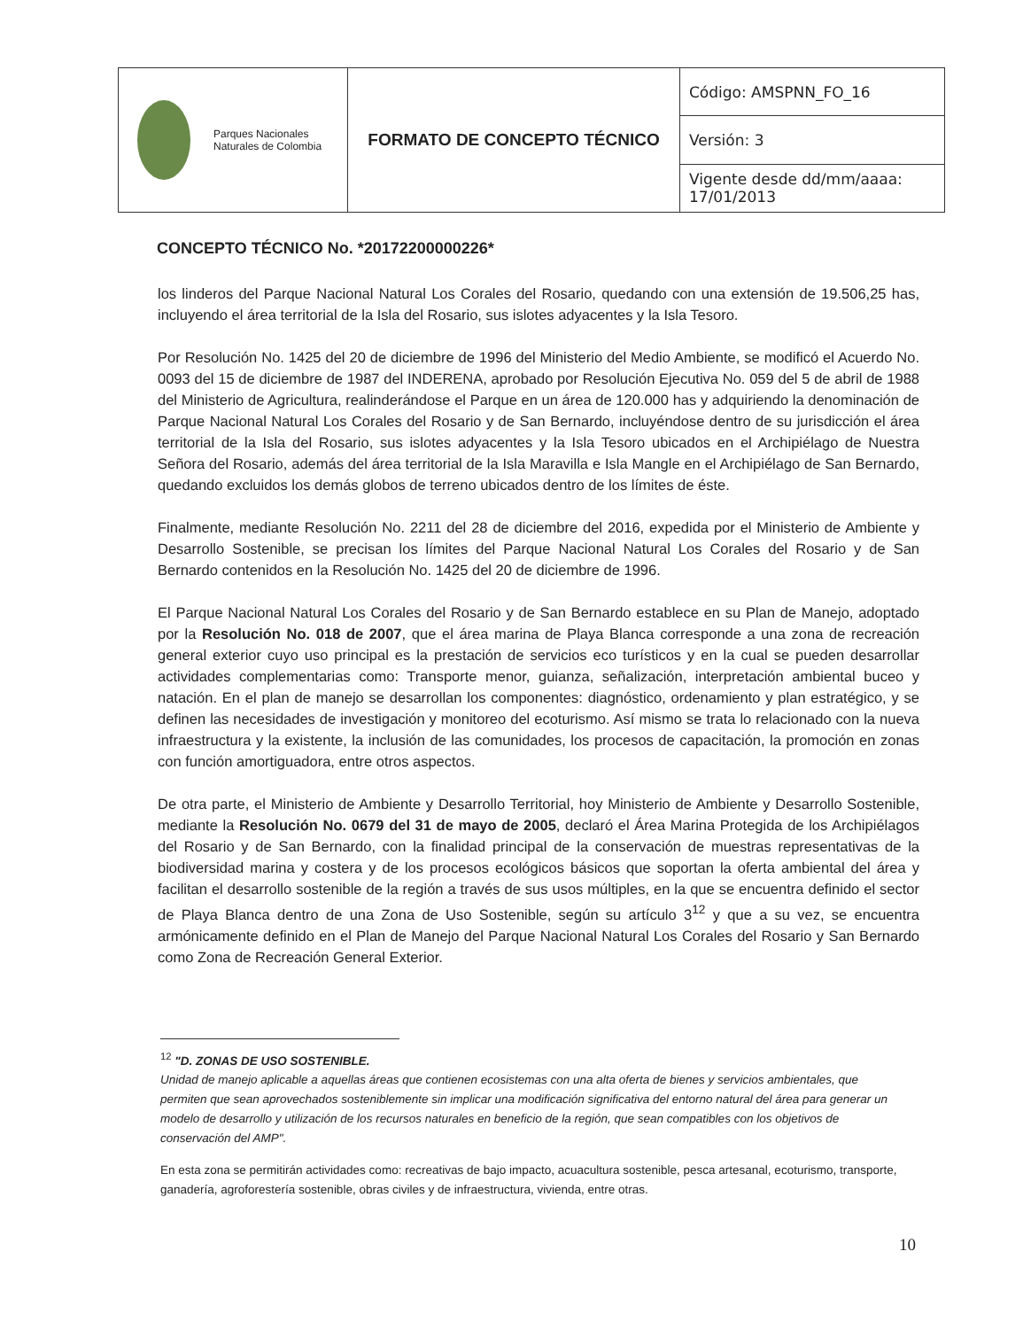| Parques Nacionales Naturales de Colombia | FORMATO DE CONCEPTO TÉCNICO | Código: AMSPNN_FO_16 |
| | | Versión: 3 |
| | | Vigente desde dd/mm/aaaa: 17/01/2013 |
CONCEPTO TÉCNICO No. *20172200000226*
los linderos del Parque Nacional Natural Los Corales del Rosario, quedando con una extensión de 19.506,25 has, incluyendo el área territorial de la Isla del Rosario, sus islotes adyacentes y la Isla Tesoro.
Por Resolución No. 1425 del 20 de diciembre de 1996 del Ministerio del Medio Ambiente, se modificó el Acuerdo No. 0093 del 15 de diciembre de 1987 del INDERENA, aprobado por Resolución Ejecutiva No. 059 del 5 de abril de 1988 del Ministerio de Agricultura, realinderándose el Parque en un área de 120.000 has y adquiriendo la denominación de Parque Nacional Natural Los Corales del Rosario y de San Bernardo, incluyéndose dentro de su jurisdicción el área territorial de la Isla del Rosario, sus islotes adyacentes y la Isla Tesoro ubicados en el Archipiélago de Nuestra Señora del Rosario, además del área territorial de la Isla Maravilla e Isla Mangle en el Archipiélago de San Bernardo, quedando excluidos los demás globos de terreno ubicados dentro de los límites de éste.
Finalmente, mediante Resolución No. 2211 del 28 de diciembre del 2016, expedida por el Ministerio de Ambiente y Desarrollo Sostenible, se precisan los límites del Parque Nacional Natural Los Corales del Rosario y de San Bernardo contenidos en la Resolución No. 1425 del 20 de diciembre de 1996.
El Parque Nacional Natural Los Corales del Rosario y de San Bernardo establece en su Plan de Manejo, adoptado por la Resolución No. 018 de 2007, que el área marina de Playa Blanca corresponde a una zona de recreación general exterior cuyo uso principal es la prestación de servicios eco turísticos y en la cual se pueden desarrollar actividades complementarias como: Transporte menor, guianza, señalización, interpretación ambiental buceo y natación. En el plan de manejo se desarrollan los componentes: diagnóstico, ordenamiento y plan estratégico, y se definen las necesidades de investigación y monitoreo del ecoturismo. Así mismo se trata lo relacionado con la nueva infraestructura y la existente, la inclusión de las comunidades, los procesos de capacitación, la promoción en zonas con función amortiguadora, entre otros aspectos.
De otra parte, el Ministerio de Ambiente y Desarrollo Territorial, hoy Ministerio de Ambiente y Desarrollo Sostenible, mediante la Resolución No. 0679 del 31 de mayo de 2005, declaró el Área Marina Protegida de los Archipiélagos del Rosario y de San Bernardo, con la finalidad principal de la conservación de muestras representativas de la biodiversidad marina y costera y de los procesos ecológicos básicos que soportan la oferta ambiental del área y facilitan el desarrollo sostenible de la región a través de sus usos múltiples, en la que se encuentra definido el sector de Playa Blanca dentro de una Zona de Uso Sostenible, según su artículo 3<sup>12</sup> y que a su vez, se encuentra armónicamente definido en el Plan de Manejo del Parque Nacional Natural Los Corales del Rosario y San Bernardo como Zona de Recreación General Exterior.
<sup>12</sup> "D. ZONAS DE USO SOSTENIBLE.
Unidad de manejo aplicable a aquellas áreas que contienen ecosistemas con una alta oferta de bienes y servicios ambientales, que permiten que sean aprovechados sosteniblemente sin implicar una modificación significativa del entorno natural del área para generar un modelo de desarrollo y utilización de los recursos naturales en beneficio de la región, que sean compatibles con los objetivos de conservación del AMP".
En esta zona se permitirán actividades como: recreativas de bajo impacto, acuacultura sostenible, pesca artesanal, ecoturismo, transporte, ganadería, agroforestería sostenible, obras civiles y de infraestructura, vivienda, entre otras.
10